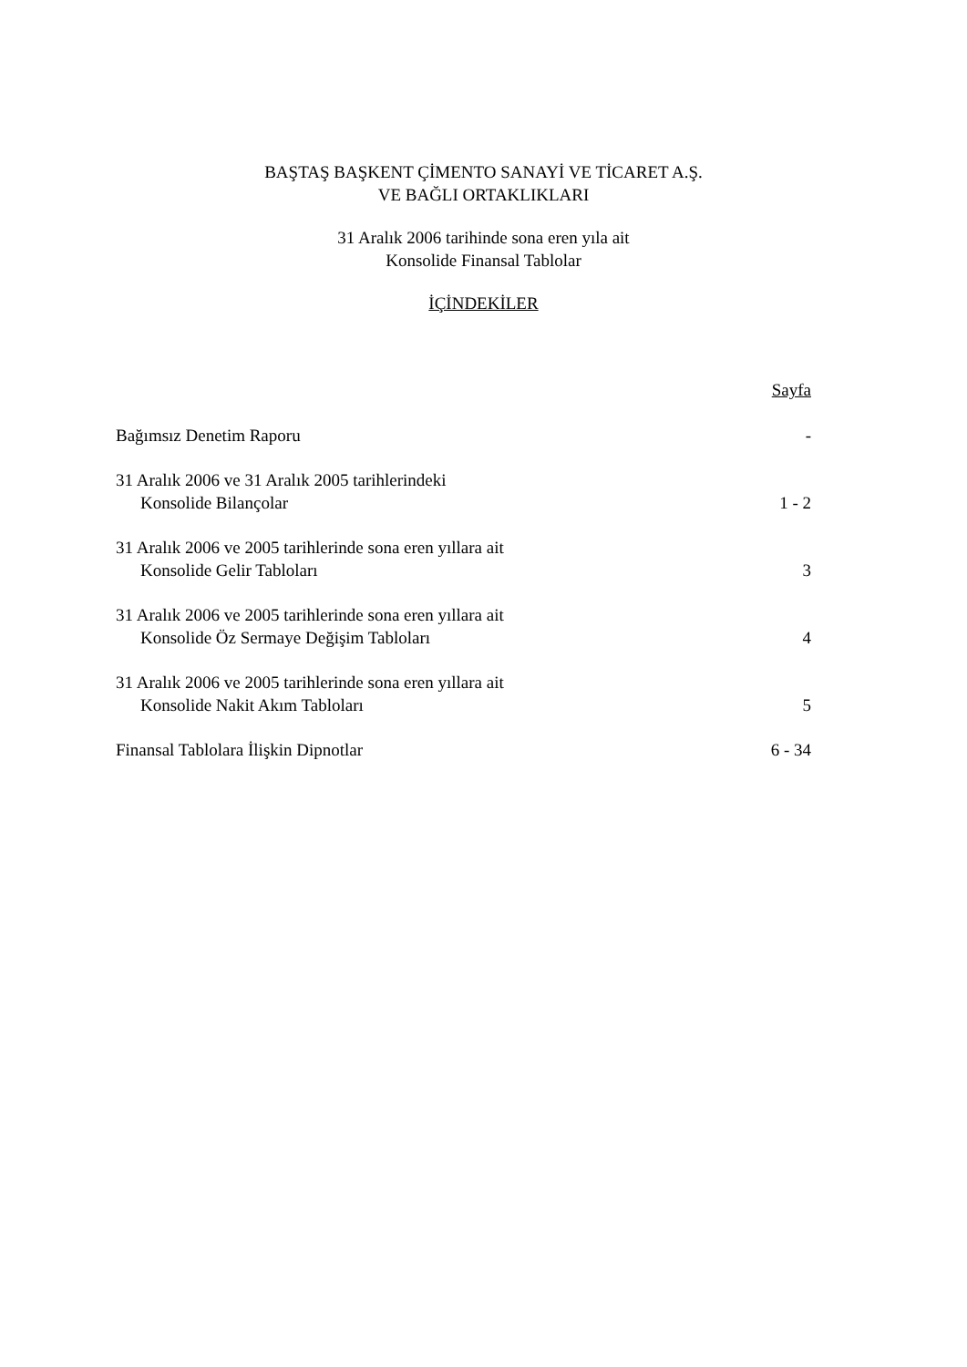BAŞTAŞ BAŞKENT ÇİMENTO SANAYİ VE TİCARET A.Ş.
VE BAĞLI ORTAKLIKLARI
31 Aralık 2006 tarihinde sona eren yıla ait
Konsolide Finansal Tablolar
İÇİNDEKİLER
Sayfa
Bağımsız Denetim Raporu -
31 Aralık 2006 ve 31 Aralık 2005 tarihlerindeki
Konsolide Bilançolar 1 - 2
31 Aralık 2006 ve 2005 tarihlerinde sona eren yıllara ait
Konsolide Gelir Tabloları 3
31 Aralık 2006 ve 2005 tarihlerinde sona eren yıllara ait
Konsolide Öz Sermaye Değişim Tabloları 4
31 Aralık 2006 ve 2005 tarihlerinde sona eren yıllara ait
Konsolide Nakit Akım Tabloları 5
Finansal Tablolara İlişkin Dipnotlar 6 - 34